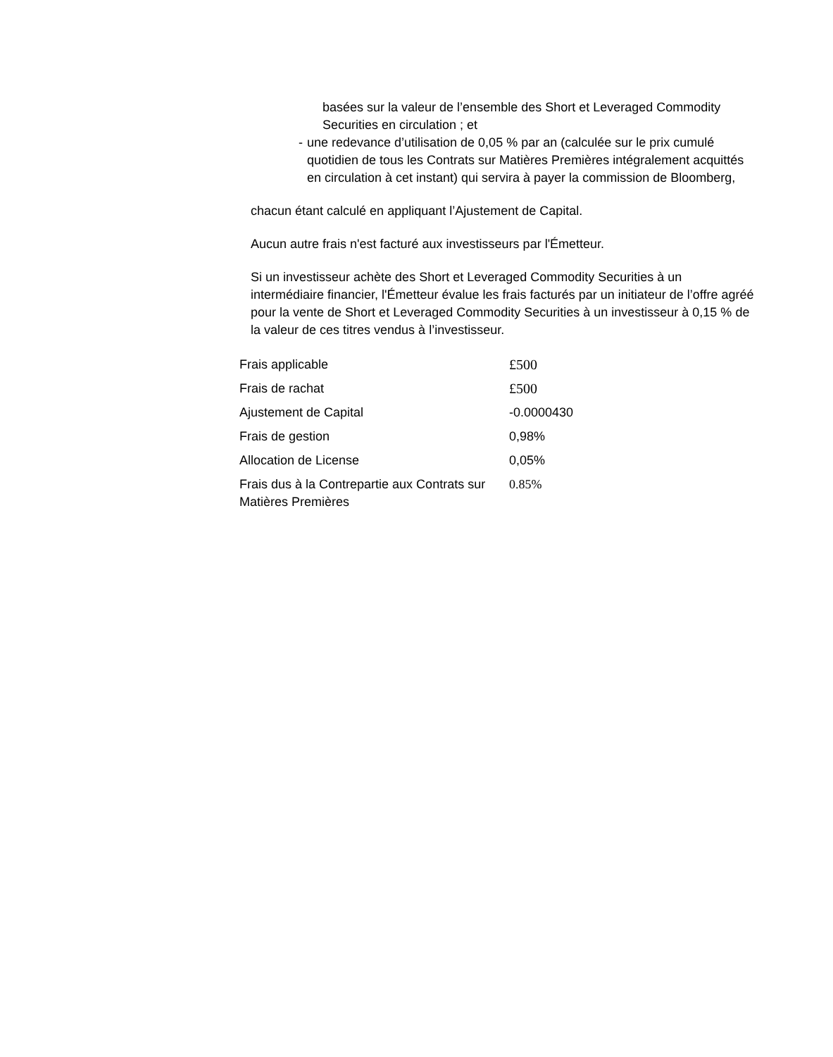basées sur la valeur de l’ensemble des Short et Leveraged Commodity Securities en circulation ; et
- une redevance d’utilisation de 0,05 % par an (calculée sur le prix cumulé quotidien de tous les Contrats sur Matières Premières intégralement acquittés en circulation à cet instant) qui servira à payer la commission de Bloomberg,
chacun étant calculé en appliquant l’Ajustement de Capital.
Aucun autre frais n'est facturé aux investisseurs par l'Émetteur.
Si un investisseur achète des Short et Leveraged Commodity Securities à un intermédiaire financier, l'Émetteur évalue les frais facturés par un initiateur de l’offre agréé pour la vente de Short et Leveraged Commodity Securities à un investisseur à 0,15 % de la valeur de ces titres vendus à l’investisseur.
| Frais applicable | £500 |
| Frais de rachat | £500 |
| Ajustement de Capital | -0.0000430 |
| Frais de gestion | 0,98% |
| Allocation de License | 0,05% |
| Frais dus à la Contrepartie aux Contrats sur Matières Premières | 0.85% |